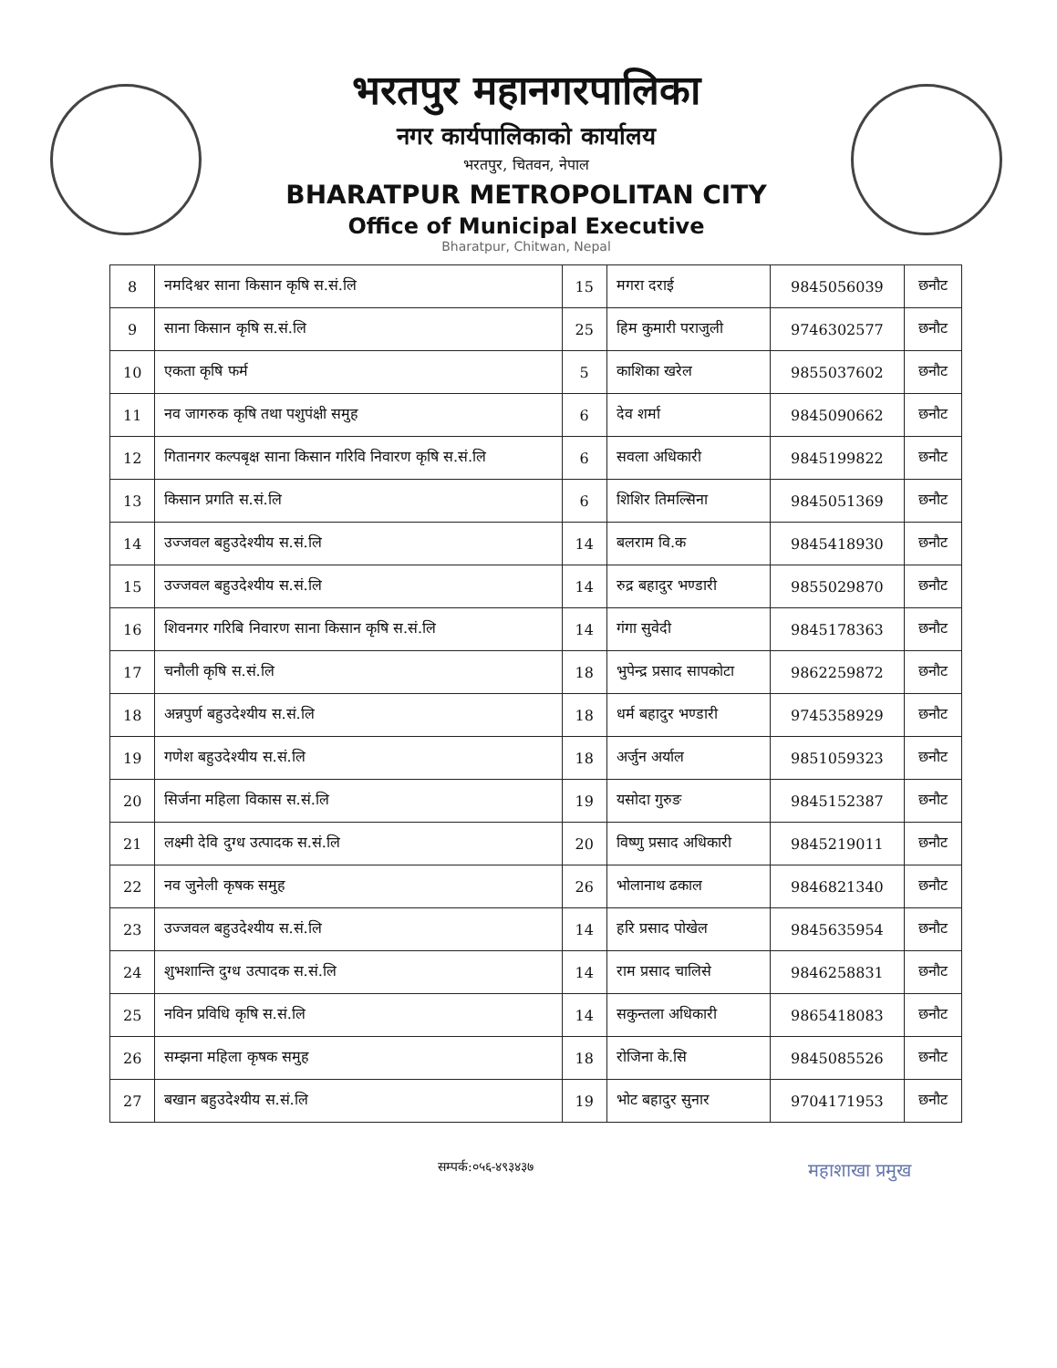भरतपुर महानगरपालिका
नगर कार्यपालिकाको कार्यालय
भरतपुर, चितवन, नेपाल
BHARATPUR METROPOLITAN CITY
Office of Municipal Executive
Bharatpur, Chitwan, Nepal
| 8 | नमदिश्वर साना किसान कृषि स.सं.लि | 15 | मगरा दराई | 9845056039 | छनौट |
| 9 | साना किसान कृषि स.सं.लि | 25 | हिम कुमारी पराजुली | 9746302577 | छनौट |
| 10 | एकता कृषि फर्म | 5 | काशिका खरेल | 9855037602 | छनौट |
| 11 | नव जागरुक कृषि तथा पशुपंक्षी समुह | 6 | देव शर्मा | 9845090662 | छनौट |
| 12 | गितानगर कल्पबृक्ष साना किसान गरिवि निवारण कृषि स.सं.लि | 6 | सवला अधिकारी | 9845199822 | छनौट |
| 13 | किसान प्रगति स.सं.लि | 6 | शिशिर तिमल्सिना | 9845051369 | छनौट |
| 14 | उज्जवल बहुउदेश्यीय स.सं.लि | 14 | बलराम वि.क | 9845418930 | छनौट |
| 15 | उज्जवल बहुउदेश्यीय स.सं.लि | 14 | रुद्र बहादुर भण्डारी | 9855029870 | छनौट |
| 16 | शिवनगर गरिबि निवारण साना किसान कृषि स.सं.लि | 14 | गंगा सुवेदी | 9845178363 | छनौट |
| 17 | चनौली कृषि स.सं.लि | 18 | भुपेन्द्र प्रसाद सापकोटा | 9862259872 | छनौट |
| 18 | अन्नपुर्ण बहुउदेश्यीय स.सं.लि | 18 | धर्म बहादुर भण्डारी | 9745358929 | छनौट |
| 19 | गणेश बहुउदेश्यीय स.सं.लि | 18 | अर्जुन अर्याल | 9851059323 | छनौट |
| 20 | सिर्जना महिला विकास स.सं.लि | 19 | यसोदा गुरुङ | 9845152387 | छनौट |
| 21 | लक्ष्मी देवि दुग्ध उत्पादक स.सं.लि | 20 | विष्णु प्रसाद अधिकारी | 9845219011 | छनौट |
| 22 | नव जुनेली कृषक समुह | 26 | भोलानाथ ढकाल | 9846821340 | छनौट |
| 23 | उज्जवल बहुउदेश्यीय स.सं.लि | 14 | हरि प्रसाद पोखेल | 9845635954 | छनौट |
| 24 | शुभशान्ति दुग्ध उत्पादक स.सं.लि | 14 | राम प्रसाद चालिसे | 9846258831 | छनौट |
| 25 | नविन प्रविधि कृषि स.सं.लि | 14 | सकुन्तला अधिकारी | 9865418083 | छनौट |
| 26 | सम्झना महिला कृषक समुह | 18 | रोजिना के.सि | 9845085526 | छनौट |
| 27 | बखान बहुउदेश्यीय स.सं.लि | 19 | भोट बहादुर सुनार | 9704171953 | छनौट |
सम्पर्क:०५६-४९३४३७ महाशाखा प्रमुख